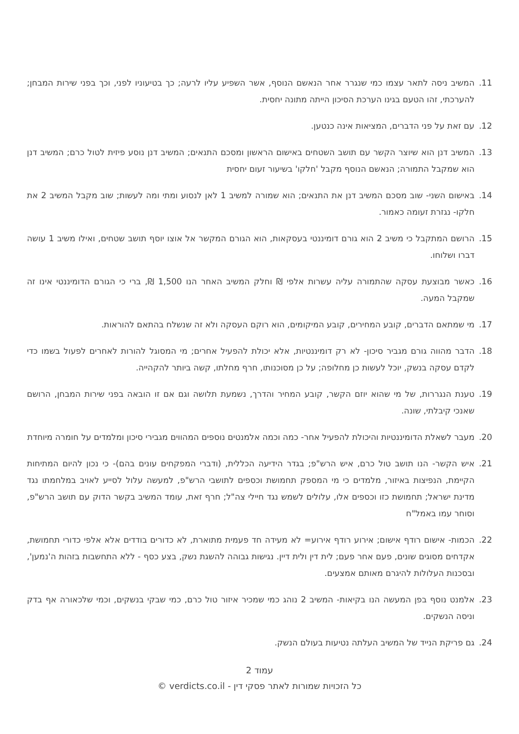11. המשיב ניסה לתאר עצמו כמי שנגרר אחר הנאשם הנוסף, אשר השפיע עליו לרעה; כך בטיעוניו לפני, וכך בפני שירות המבחן; להערכתי, זהו הטעם בגינו הערכת הסיכון הייתה מתונה יחסית.
12. עם זאת על פני הדברים, המציאות אינה כנטען.
13. המשיב דנן הוא שיוצר הקשר עם תושב השטחים באישום הראשון ומסכם התנאים; המשיב דנן נוסע פיזית לטול כרם; המשיב דנן הוא שמקבל התמורה; הנאשם הנוסף מקבל 'חלקו' בשיעור זעום יחסית
14. באישום השני- שוב מסכם המשיב דנן את התנאים; הוא שמורה למשיב 1 לאן לנסוע ומתי ומה לעשות; שוב מקבל המשיב 2 את חלקו- נגזרת זעומה כאמור.
15. הרושם המתקבל כי משיב 2 הוא גורם דומיננטי בעסקאות, הוא הגורם המקשר אל אוצו יוסף תושב שטחים, ואילו משיב 1 עושה דברו ושלוחו.
16. כאשר מבוצעת עסקה שהתמורה עליה עשרות אלפי ₪ וחלק המשיב האחר הנו 1,500 ₪, ברי כי הגורם הדומיננטי אינו זה שמקבל המעה.
17. מי שמתאם הדברים, קובע המחירים, קובע המיקומים, הוא רוקם העסקה ולא זה שנשלח בהתאם להוראות.
18. הדבר מהווה גורם מגביר סיכון- לא רק דומיננטיות, אלא יכולת להפעיל אחרים; מי המסוגל להורות לאחרים לפעול בשמו כדי לקדם עסקה בנשק, יוכל לעשות כן מחלופה; על כן מסוכנותו, חרף מחלתו, קשה ביותר להקהייה.
19. טענת הנגררות, של מי שהוא יוזם הקשר, קובע המחיר והדרך, נשמעת תלושה וגם אם זו הובאה בפני שירות המבחן, הרושם שאנכי קיבלתי, שונה.
20. מעבר לשאלת הדומיננטיות והיכולת להפעיל אחר- כמה וכמה אלמנטים נוספים המהווים מגבירי סיכון ומלמדים על חומרה מיוחדת
21. איש הקשר- הנו תושב טול כרם, איש הרש"פ; בגדר הידיעה הכללית, (ודברי המפקחים עונים בהם)- כי נכון להיום המתיחות הקיימת, הנפיצות באיזור, מלמדים כי מי המספק תחמושת וכספים לתושבי הרש"פ, למעשה עלול לסייע לאויב במלחמתו נגד מדינת ישראל; תחמושת כזו וכספים אלו, עלולים לשמש נגד חיילי צה"ל; חרף זאת, עומד המשיב בקשר הדוק עם תושב הרש"פ, וסוחר עמו באמל"ח
22. הכמות- אישום רודף אישום; אירוע רודף אירוע= לא מעידה חד פעמית מתוארת, לא כדורים בודדים אלא אלפי כדורי תחמושת, אקדחים מסוגים שונים, פעם אחר פעם; לית דין ולית דיין. נגישות גבוהה להשגת נשק, בצע כסף - ללא התחשבות בזהות ה'נמען', ובסכנות העלולות להיגרם מאותם אמצעים.
23. אלמנט נוסף בפן המעשה הנו בקיאות- המשיב 2 נוהג כמי שמכיר איזור טול כרם, כמי שבקי בנשקים, וכמי שלכאורה אף בדק וניסה הנשקים.
24. גם פריקת הנייד של המשיב העלתה נטיעות בעולם הנשק.
עמוד 2
כל הזכויות שמורות לאתר פסקי דין - verdicts.co.il ©